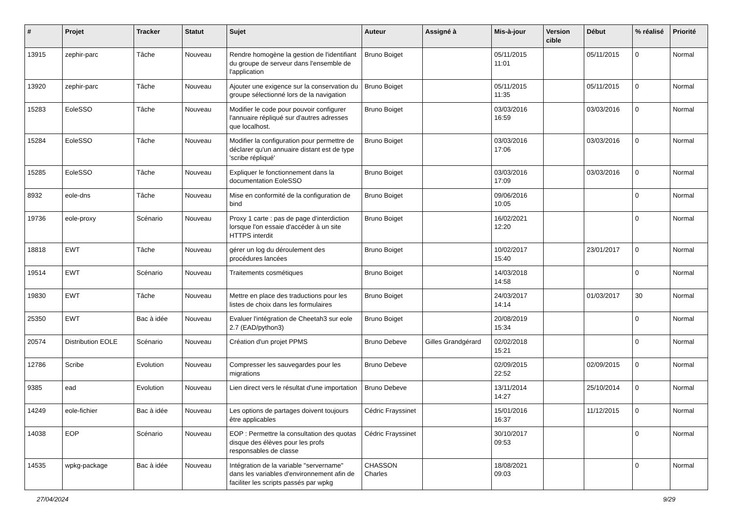| # | Projet | Tracker | Statut | Sujet | Auteur | Assigné à | Mis-à-jour | Version cible | Début | % réalisé | Priorité |
| --- | --- | --- | --- | --- | --- | --- | --- | --- | --- | --- | --- |
| 13915 | zephir-parc | Tâche | Nouveau | Rendre homogène la gestion de l'identifiant du groupe de serveur dans l'ensemble de l'application | Bruno Boiget | | 05/11/2015 11:01 | | 05/11/2015 | 0 | Normal |
| 13920 | zephir-parc | Tâche | Nouveau | Ajouter une exigence sur la conservation du groupe sélectionné lors de la navigation | Bruno Boiget | | 05/11/2015 11:35 | | 05/11/2015 | 0 | Normal |
| 15283 | EoleSSO | Tâche | Nouveau | Modifier le code pour pouvoir configurer l'annuaire répliqué sur d'autres adresses que localhost. | Bruno Boiget | | 03/03/2016 16:59 | | 03/03/2016 | 0 | Normal |
| 15284 | EoleSSO | Tâche | Nouveau | Modifier la configuration pour permettre de déclarer qu'un annuaire distant est de type 'scribe répliqué' | Bruno Boiget | | 03/03/2016 17:06 | | 03/03/2016 | 0 | Normal |
| 15285 | EoleSSO | Tâche | Nouveau | Expliquer le fonctionnement dans la documentation EoleSSO | Bruno Boiget | | 03/03/2016 17:09 | | 03/03/2016 | 0 | Normal |
| 8932 | eole-dns | Tâche | Nouveau | Mise en conformité de la configuration de bind | Bruno Boiget | | 09/06/2016 10:05 | | | 0 | Normal |
| 19736 | eole-proxy | Scénario | Nouveau | Proxy 1 carte : pas de page d'interdiction lorsque l'on essaie d'accéder à un site HTTPS interdit | Bruno Boiget | | 16/02/2021 12:20 | | | 0 | Normal |
| 18818 | EWT | Tâche | Nouveau | gérer un log du déroulement des procédures lancées | Bruno Boiget | | 10/02/2017 15:40 | | 23/01/2017 | 0 | Normal |
| 19514 | EWT | Scénario | Nouveau | Traitements cosmétiques | Bruno Boiget | | 14/03/2018 14:58 | | | 0 | Normal |
| 19830 | EWT | Tâche | Nouveau | Mettre en place des traductions pour les listes de choix dans les formulaires | Bruno Boiget | | 24/03/2017 14:14 | | 01/03/2017 | 30 | Normal |
| 25350 | EWT | Bac à idée | Nouveau | Evaluer l'intégration de Cheetah3 sur eole 2.7 (EAD/python3) | Bruno Boiget | | 20/08/2019 15:34 | | | 0 | Normal |
| 20574 | Distribution EOLE | Scénario | Nouveau | Création d'un projet PPMS | Bruno Debeve | Gilles Grandgérard | 02/02/2018 15:21 | | | 0 | Normal |
| 12786 | Scribe | Evolution | Nouveau | Compresser les sauvegardes pour les migrations | Bruno Debeve | | 02/09/2015 22:52 | | 02/09/2015 | 0 | Normal |
| 9385 | ead | Evolution | Nouveau | Lien direct vers le résultat d'une importation | Bruno Debeve | | 13/11/2014 14:27 | | 25/10/2014 | 0 | Normal |
| 14249 | eole-fichier | Bac à idée | Nouveau | Les options de partages doivent toujours être applicables | Cédric Frayssinet | | 15/01/2016 16:37 | | 11/12/2015 | 0 | Normal |
| 14038 | EOP | Scénario | Nouveau | EOP : Permettre la consultation des quotas disque des élèves pour les profs responsables de classe | Cédric Frayssinet | | 30/10/2017 09:53 | | | 0 | Normal |
| 14535 | wpkg-package | Bac à idée | Nouveau | Intégration de la variable "servername" dans les variables d'environnement afin de faciliter les scripts passés par wpkg | CHASSON Charles | | 18/08/2021 09:03 | | | 0 | Normal |
27/04/2024 9/29